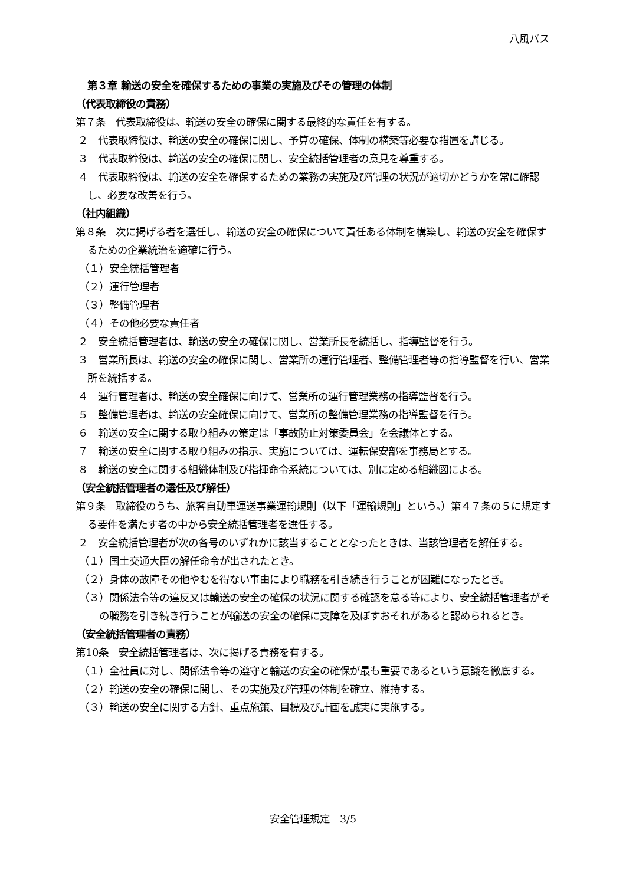八風バス
第３章 輸送の安全を確保するための事業の実施及びその管理の体制
（代表取締役の責務）
第７条　代表取締役は、輸送の安全の確保に関する最終的な責任を有する。
２　代表取締役は、輸送の安全の確保に関し、予算の確保、体制の構築等必要な措置を講じる。
３　代表取締役は、輸送の安全の確保に関し、安全統括管理者の意見を尊重する。
４　代表取締役は、輸送の安全を確保するための業務の実施及び管理の状況が適切かどうかを常に確認し、必要な改善を行う。
（社内組織）
第８条　次に掲げる者を選任し、輸送の安全の確保について責任ある体制を構築し、輸送の安全を確保するための企業統治を適確に行う。
（１）安全統括管理者
（２）運行管理者
（３）整備管理者
（４）その他必要な責任者
２　安全統括管理者は、輸送の安全の確保に関し、営業所長を統括し、指導監督を行う。
３　営業所長は、輸送の安全の確保に関し、営業所の運行管理者、整備管理者等の指導監督を行い、営業所を統括する。
４　運行管理者は、輸送の安全確保に向けて、営業所の運行管理業務の指導監督を行う。
５　整備管理者は、輸送の安全確保に向けて、営業所の整備管理業務の指導監督を行う。
６　輸送の安全に関する取り組みの策定は「事故防止対策委員会」を会議体とする。
７　輸送の安全に関する取り組みの指示、実施については、運転保安部を事務局とする。
８　輸送の安全に関する組織体制及び指揮命令系統については、別に定める組織図による。
（安全統括管理者の選任及び解任）
第９条　取締役のうち、旅客自動車運送事業運輸規則（以下「運輸規則」という。）第４７条の５に規定する要件を満たす者の中から安全統括管理者を選任する。
２　安全統括管理者が次の各号のいずれかに該当することとなったときは、当該管理者を解任する。
（１）国土交通大臣の解任命令が出されたとき。
（２）身体の故障その他やむを得ない事由により職務を引き続き行うことが困難になったとき。
（３）関係法令等の違反又は輸送の安全の確保の状況に関する確認を怠る等により、安全統括管理者がその職務を引き続き行うことが輸送の安全の確保に支障を及ぼすおそれがあると認められるとき。
（安全統括管理者の責務）
第10条　安全統括管理者は、次に掲げる責務を有する。
（１）全社員に対し、関係法令等の遵守と輸送の安全の確保が最も重要であるという意識を徹底する。
（２）輸送の安全の確保に関し、その実施及び管理の体制を確立、維持する。
（３）輸送の安全に関する方針、重点施策、目標及び計画を誠実に実施する。
安全管理規定　3/5